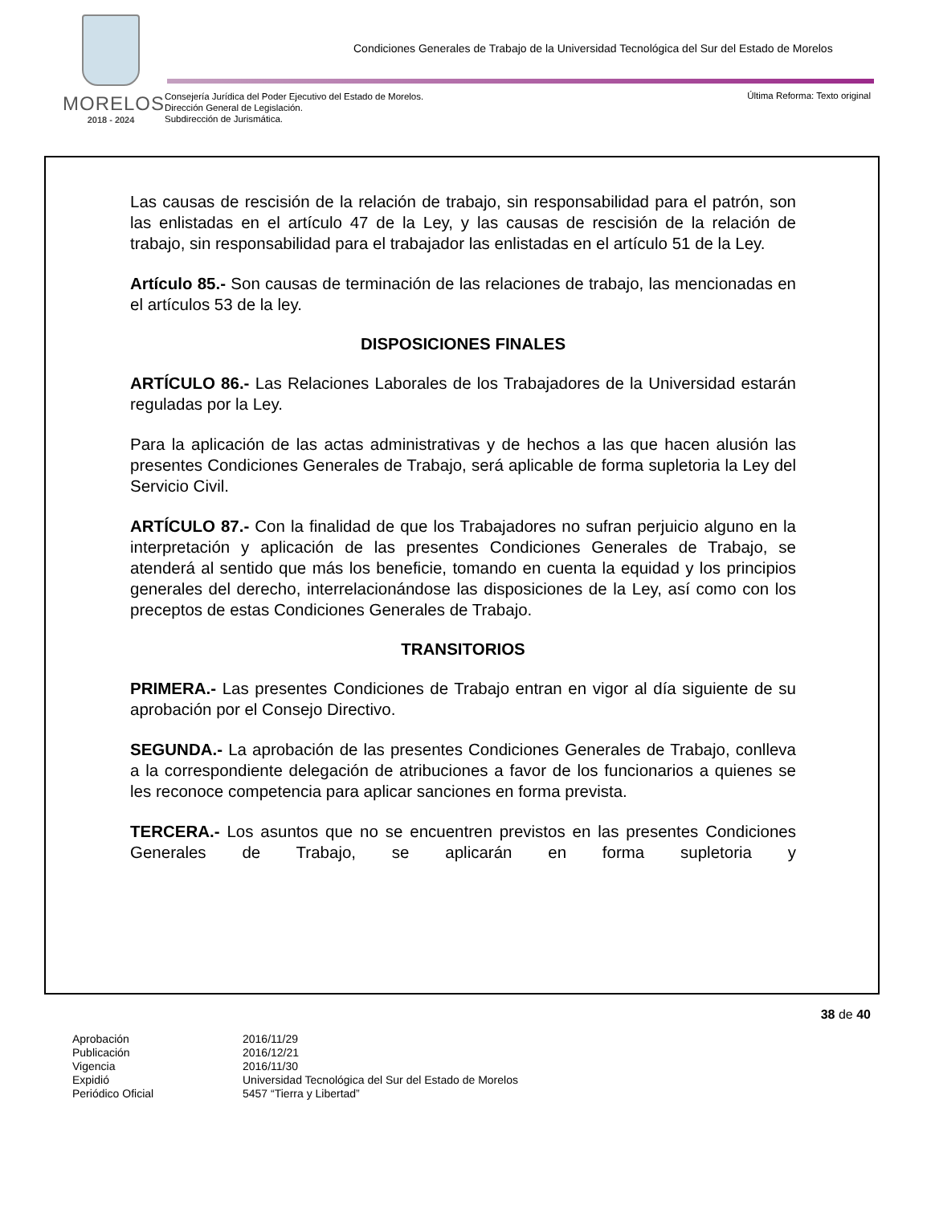MORELOS
2018 - 2024
Condiciones Generales de Trabajo de la Universidad Tecnológica del Sur del Estado de Morelos
Consejería Jurídica del Poder Ejecutivo del Estado de Morelos.
Dirección General de Legislación.
Subdirección de Jurismática.
Última Reforma: Texto original
Las causas de rescisión de la relación de trabajo, sin responsabilidad para el patrón, son las enlistadas en el artículo 47 de la Ley, y las causas de rescisión de la relación de trabajo, sin responsabilidad para el trabajador las enlistadas en el artículo 51 de la Ley.
Artículo 85.- Son causas de terminación de las relaciones de trabajo, las mencionadas en el artículos 53 de la ley.
DISPOSICIONES FINALES
ARTÍCULO 86.- Las Relaciones Laborales de los Trabajadores de la Universidad estarán reguladas por la Ley.
Para la aplicación de las actas administrativas y de hechos a las que hacen alusión las presentes Condiciones Generales de Trabajo, será aplicable de forma supletoria la Ley del Servicio Civil.
ARTÍCULO 87.- Con la finalidad de que los Trabajadores no sufran perjuicio alguno en la interpretación y aplicación de las presentes Condiciones Generales de Trabajo, se atenderá al sentido que más los beneficie, tomando en cuenta la equidad y los principios generales del derecho, interrelacionándose las disposiciones de la Ley, así como con los preceptos de estas Condiciones Generales de Trabajo.
TRANSITORIOS
PRIMERA.- Las presentes Condiciones de Trabajo entran en vigor al día siguiente de su aprobación por el Consejo Directivo.
SEGUNDA.- La aprobación de las presentes Condiciones Generales de Trabajo, conlleva a la correspondiente delegación de atribuciones a favor de los funcionarios a quienes se les reconoce competencia para aplicar sanciones en forma prevista.
TERCERA.- Los asuntos que no se encuentren previstos en las presentes Condiciones Generales de Trabajo, se aplicarán en forma supletoria y
38 de 40
| Aprobación | 2016/11/29 |
| Publicación | 2016/12/21 |
| Vigencia | 2016/11/30 |
| Expidió | Universidad Tecnológica del Sur del Estado de Morelos |
| Periódico Oficial | 5457 “Tierra y Libertad” |